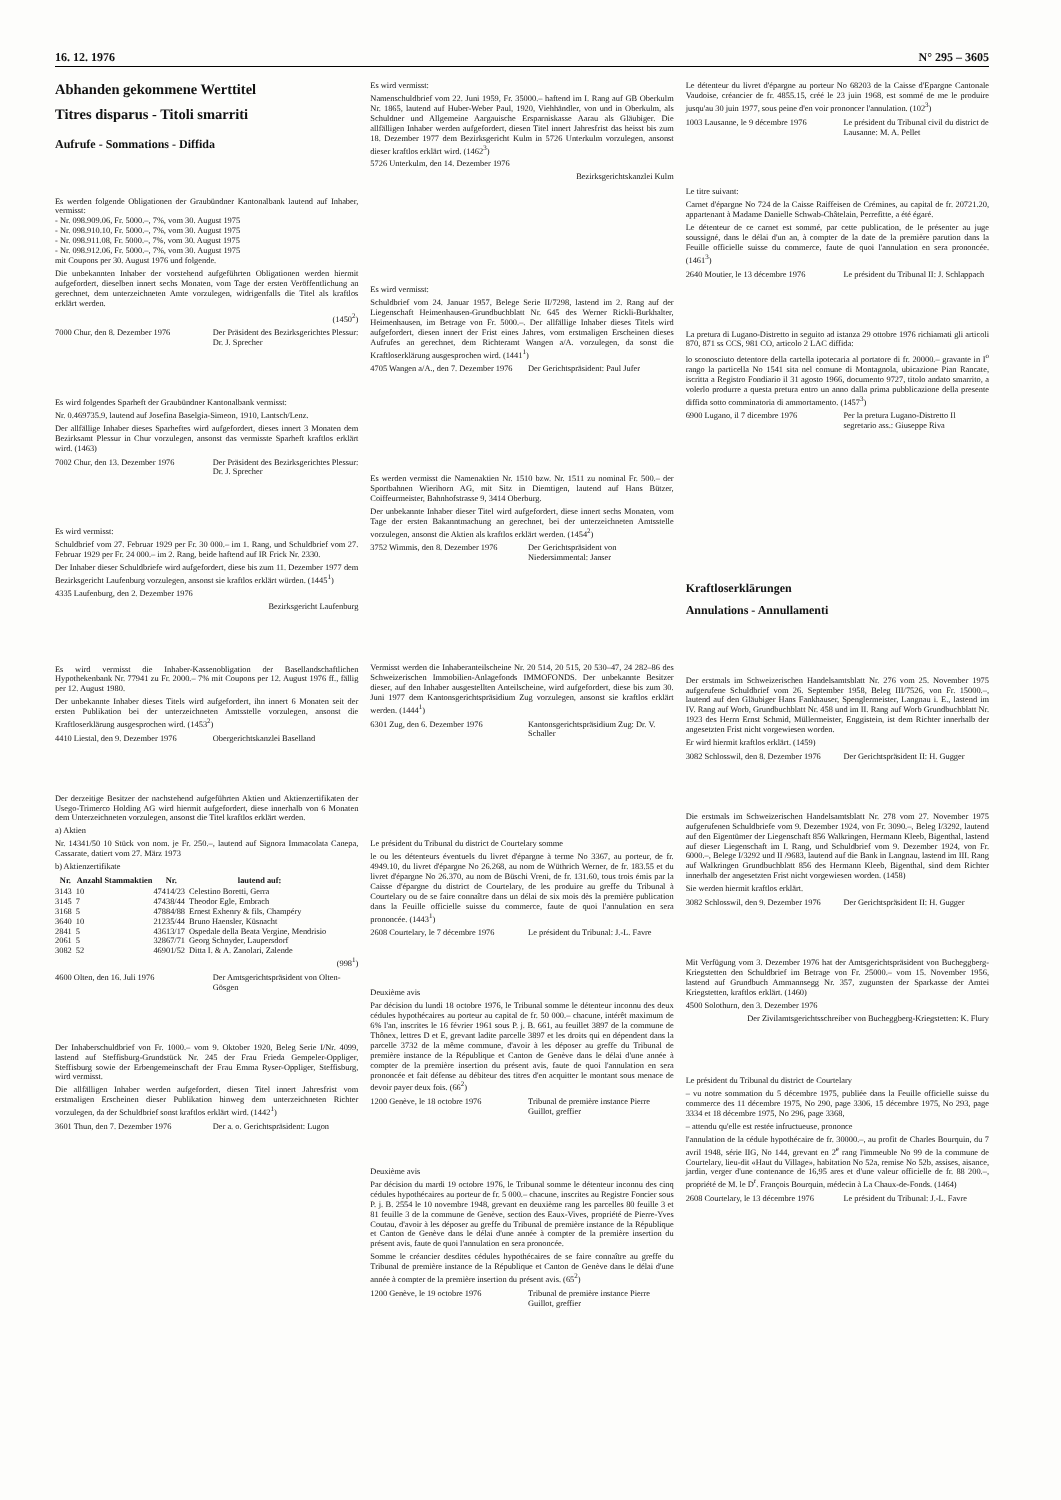16. 12. 1976 N° 295 – 3605
Abhanden gekommene Werttitel
Titres disparus - Titoli smarriti
Aufrufe - Sommations - Diffida
Es werden folgende Obligationen der Graubündner Kantonalbank lautend auf Inhaber, vermisst:
- Nr. 098.909.06, Fr. 5000.–, 7%, vom 30. August 1975
- Nr. 098.910.10, Fr. 5000.–, 7%, vom 30. August 1975
- Nr. 098.911.08, Fr. 5000.–, 7%, vom 30. August 1975
- Nr. 098.912.06, Fr. 5000.–, 7%, vom 30. August 1975
mit Coupons per 30. August 1976 und folgende.
Die unbekannten Inhaber der vorstehend aufgeführten Obligationen werden hiermit aufgefordert, dieselben innert sechs Monaten, vom Tage der ersten Veröffentlichung an gerechnet, dem unterzeichneten Amte vorzulegen, widrigenfalls die Titel als kraftlos erklärt werden.
(1450<sup>2</sup>)
7000 Chur, den 8. Dezember 1976
Der Präsident des Bezirksgerichtes Plessur: Dr. J. Sprecher
Es wird folgendes Sparheft der Graubündner Kantonalbank vermisst:
Nr. 0.469735.9, lautend auf Josefina Baselgia-Simeon, 1910, Lantsch/Lenz.
Der allfällige Inhaber dieses Sparheftes wird aufgefordert, dieses innert 3 Monaten dem Bezirksamt Plessur in Chur vorzulegen, ansonst das vermisste Sparheft kraftlos erklärt wird. (1463)
7002 Chur, den 13. Dezember 1976
Der Präsident des Bezirksgerichtes Plessur: Dr. J. Sprecher
Es wird vermisst:
Schuldbrief vom 27. Februar 1929 per Fr. 30 000.– im 1. Rang, und Schuldbrief vom 27. Februar 1929 per Fr. 24 000.– im 2. Rang, beide haftend auf IR Frick Nr. 2330.
Der Inhaber dieser Schuldbriefe wird aufgefordert, diese bis zum 11. Dezember 1977 dem Bezirksgericht Laufenburg vorzulegen, ansonst sie kraftlos erklärt würden. (1445<sup>1</sup>)
4335 Laufenburg, den 2. Dezember 1976
Bezirksgericht Laufenburg
Es wird vermisst die Inhaber-Kassenobligation der Basellandschaftlichen Hypothekenbank Nr. 77941 zu Fr. 2000.– 7% mit Coupons per 12. August 1976 ff., fällig per 12. August 1980.
Der unbekannte Inhaber dieses Titels wird aufgefordert, ihn innert 6 Monaten seit der ersten Publikation bei der unterzeichneten Amtsstelle vorzulegen, ansonst die Kraftloserklärung ausgesprochen wird. (1453<sup>2</sup>)
4410 Liestal, den 9. Dezember 1976
Obergerichtskanzlei Baselland
Der derzeitige Besitzer der nachstehend aufgeführten Aktien und Aktienzertifikaten der Usego-Trimerco Holding AG wird hiermit aufgefordert, diese innerhalb von 6 Monaten dem Unterzeichneten vorzulegen, ansonst die Titel kraftlos erklärt werden.
a) Aktien
Nr. 14341/50 10 Stück von nom. je Fr. 250.–, lautend auf Signora Immacolata Canepa, Cassarate, datiert vom 27. März 1973
b) Aktienzertifikate
| Nr. | Anzahl Stammaktien | Nr. | lautend auf: |
| --- | --- | --- | --- |
| 3143 | 10 | 47414/23 | Celestino Boretti, Gerra |
| 3145 | 7 | 47438/44 | Theodor Egle, Embrach |
| 3168 | 5 | 47884/88 | Ernest Exhenry & fils, Champéry |
| 3640 | 10 | 21235/44 | Bruno Haensler, Küsnacht |
| 2841 | 5 | 43613/17 | Ospedale della Beata Vergine, Mendrisio |
| 2061 | 5 | 32867/71 | Georg Schnyder, Laupersdorf |
| 3082 | 52 | 46901/52 | Ditta I. & A. Zanolari, Zalende |
(998<sup>1</sup>)
4600 Olten, den 16. Juli 1976 Der Amtsgerichtspräsident von Olten-Gösgen
Der Inhaberschuldbrief von Fr. 1000.– vom 9. Oktober 1920, Beleg Serie I/Nr. 4099, lastend auf Steffisburg-Grundstück Nr. 245 der Frau Frieda Gempeler-Oppliger, Steffisburg sowie der Erbengemeinschaft der Frau Emma Ryser-Oppliger, Steffisburg, wird vermisst.
Die allfälligen Inhaber werden aufgefordert, diesen Titel innert Jahresfrist vom erstmaligen Erscheinen dieser Publikation hinweg dem unterzeichneten Richter vorzulegen, da der Schuldbrief sonst kraftlos erklärt wird. (1442<sup>1</sup>)
3601 Thun, den 7. Dezember 1976
Der a. o. Gerichtspräsident: Lugon
Es wird vermisst:
Namenschuldbrief vom 22. Juni 1959, Fr. 35000.– haftend im I. Rang auf GB Oberkulm Nr. 1865, lautend auf Huber-Weber Paul, 1920, Viehhändler, von und in Oberkulm, als Schuldner und Allgemeine Aargauische Ersparniskasse Aarau als Gläubiger. Die allfälligen Inhaber werden aufgefordert, diesen Titel innert Jahresfrist das heisst bis zum 18. Dezember 1977 dem Bezirksgericht Kulm in 5726 Unterkulm vorzulegen, ansonst dieser kraftlos erklärt wird. (1462<sup>3</sup>)
5726 Unterkulm, den 14. Dezember 1976
Bezirksgerichtskanzlei Kulm
Es wird vermisst:
Schuldbrief vom 24. Januar 1957, Belege Serie II/7298, lastend im 2. Rang auf der Liegenschaft Heimenhausen-Grundbuchblatt Nr. 645 des Werner Rickli-Burkhalter, Heimenhausen, im Betrage von Fr. 5000.–. Der allfällige Inhaber dieses Titels wird aufgefordert, diesen innert der Frist eines Jahres, vom erstmaligen Erscheinen dieses Aufrufes an gerechnet, dem Richteramt Wangen a/A. vorzulegen, da sonst die Kraftloserklärung ausgesprochen wird. (1441<sup>1</sup>)
4705 Wangen a/A., den 7. Dezember 1976
Der Gerichtspräsident: Paul Jufer
Es werden vermisst die Namenaktien Nr. 1510 bzw. Nr. 1511 zu nominal Fr. 500.– der Sportbahnen Wierihorn AG, mit Sitz in Diemtigen, lautend auf Hans Bützer, Coiffeurmeister, Bahnhofstrasse 9, 3414 Oberburg.
Der unbekannte Inhaber dieser Titel wird aufgefordert, diese innert sechs Monaten, vom Tage der ersten Bakanntmachung an gerechnet, bei der unterzeichneten Amtsstelle vorzulegen, ansonst die Aktien als kraftlos erklärt werden. (1454<sup>2</sup>)
3752 Wimmis, den 8. Dezember 1976
Der Gerichtspräsident von Niedersimmental: Janser
Vermisst werden die Inhaberanteilscheine Nr. 20 514, 20 515, 20 530–47, 24 282–86 des Schweizerischen Immobilien-Anlagefonds IMMOFONDS. Der unbekannte Besitzer dieser, auf den Inhaber ausgestellten Anteilscheine, wird aufgefordert, diese bis zum 30. Juni 1977 dem Kantonsgerichtspräsidium Zug vorzulegen, ansonst sie kraftlos erklärt werden. (1444<sup>1</sup>)
6301 Zug, den 6. Dezember 1976 Kantonsgerichtspräsidium Zug: Dr. V. Schaller
Le président du Tribunal du district de Courtelary somme
le ou les détenteurs éventuels du livret d'épargne à terme No 3367, au porteur, de fr. 4949.10, du livret d'épargne No 26.268, au nom de Wüthrich Werner, de fr. 183.55 et du livret d'épargne No 26.370, au nom de Büschi Vreni, de fr. 131.60, tous trois émis par la Caisse d'épargne du district de Courtelary, de les produire au greffe du Tribunal à Courtelary ou de se faire connaître dans un délai de six mois dès la première publication dans la Feuille officielle suisse du commerce, faute de quoi l'annulation en sera prononcée. (1443<sup>1</sup>)
2608 Courtelary, le 7 décembre 1976
Le président du Tribunal: J.-L. Favre
Deuxième avis
Par décision du lundi 18 octobre 1976, le Tribunal somme le détenteur inconnu des deux cédules hypothécaires au porteur au capital de fr. 50 000.– chacune, intérêt maximum de 6% l'an, inscrites le 16 février 1961 sous P. j. B. 661, au feuillet 3897 de la commune de Thônex, lettres D et E, grevant ladite parcelle 3897 et les droits qui en dépendent dans la parcelle 3732 de la même commune, d'avoir à les déposer au greffe du Tribunal de première instance de la République et Canton de Genève dans le délai d'une année à compter de la première insertion du présent avis, faute de quoi l'annulation en sera prononcée et fait défense au débiteur des titres d'en acquitter le montant sous menace de devoir payer deux fois. (66<sup>2</sup>)
1200 Genève, le 18 octobre 1976
Tribunal de première instance Pierre Guillot, greffier
Deuxième avis
Par décision du mardi 19 octobre 1976, le Tribunal somme le détenteur inconnu des cinq cédules hypothécaires au porteur de fr. 5 000.– chacune, inscrites au Registre Foncier sous P. j. B. 2554 le 10 novembre 1948, grevant en deuxième rang les parcelles 80 feuille 3 et 81 feuille 3 de la commune de Genève, section des Eaux-Vives, propriété de Pierre-Yves Coutau, d'avoir à les déposer au greffe du Tribunal de première instance de la République et Canton de Genève dans le délai d'une année à compter de la première insertion du présent avis, faute de quoi l'annulation en sera prononcée.
Somme le créancier desdites cédules hypothécaires de se faire connaître au greffe du Tribunal de première instance de la République et Canton de Genève dans le délai d'une année à compter de la première insertion du présent avis. (65<sup>2</sup>)
1200 Genève, le 19 octobre 1976
Tribunal de première instance Pierre Guillot, greffier
Le détenteur du livret d'épargne au porteur No 68203 de la Caisse d'Epargne Cantonale Vaudoise, créancier de fr. 4855.15, créé le 23 juin 1968, est sommé de me le produire jusqu'au 30 juin 1977, sous peine d'en voir prononcer l'annulation. (102<sup>3</sup>)
1003 Lausanne, le 9 décembre 1976
Le président du Tribunal civil du district de Lausanne: M. A. Pellet
Le titre suivant:
Carnet d'épargne No 724 de la Caisse Raiffeisen de Crémines, au capital de fr. 20721.20, appartenant à Madame Danielle Schwab-Châtelain, Perrefitte, a été égaré.
Le détenteur de ce carnet est sommé, par cette publication, de le présenter au juge soussigné, dans le délai d'un an, à compter de la date de la première parution dans la Feuille officielle suisse du commerce, faute de quoi l'annulation en sera prononcée. (1461<sup>3</sup>)
2640 Moutier, le 13 décembre 1976
Le président du Tribunal II: J. Schlappach
La pretura di Lugano-Distretto in seguito ad istanza 29 ottobre 1976 richiamati gli articoli 870, 871 ss CCS, 981 CO, articolo 2 LAC diffida:
lo sconosciuto detentore della cartella ipotecaria al portatore di fr. 20000.– gravante in I<sup>o</sup> rango la particella No 1541 sita nel comune di Montagnola, ubicazione Pian Rancate, iscritta a Registro Fondiario il 31 agosto 1966, documento 9727, titolo andato smarrito, a volerlo produrre a questa pretura entro un anno dalla prima pubblicazione della presente diffida sotto comminatoria di ammortamento. (1457<sup>3</sup>)
6900 Lugano, il 7 dicembre 1976
Per la pretura Lugano-Distretto Il segretario ass.: Giuseppe Riva
Kraftloserklärungen
Annulations - Annullamenti
Der erstmals im Schweizerischen Handelsamtsblatt Nr. 276 vom 25. November 1975 aufgerufene Schuldbrief vom 26. September 1958, Beleg III/7526, von Fr. 15000.–, lautend auf den Gläubiger Hans Fankhauser, Spenglermeister, Langnau i. E., lastend im IV. Rang auf Worb, Grundbuchblatt Nr. 458 und im II. Rang auf Worb Grundbuchblatt Nr. 1923 des Herrn Ernst Schmid, Müllermeister, Enggistein, ist dem Richter innerhalb der angesetzten Frist nicht vorgewiesen worden.
Er wird hiermit kraftlos erklärt. (1459)
3082 Schlosswil, den 8. Dezember 1976
Der Gerichtspräsident II: H. Gugger
Die erstmals im Schweizerischen Handelsamtsblatt Nr. 278 vom 27. November 1975 aufgerufenen Schuldbriefe vom 9. Dezember 1924, von Fr. 3090.–, Beleg I/3292, lautend auf den Eigentümer der Liegenschaft 856 Walkringen, Hermann Kleeb, Bigenthal, lastend auf dieser Liegenschaft im I. Rang, und Schuldbrief vom 9. Dezember 1924, von Fr. 6000.–, Belege I/3292 und II /9683, lautend auf die Bank in Langnau, lastend im III. Rang auf Walkringen Grundbuchblatt 856 des Hermann Kleeb, Bigenthal, sind dem Richter innerhalb der angesetzten Frist nicht vorgewiesen worden. (1458)
Sie werden hiermit kraftlos erklärt.
3082 Schlosswil, den 9. Dezember 1976
Der Gerichtspräsident II: H. Gugger
Mit Verfügung vom 3. Dezember 1976 hat der Amtsgerichtspräsident von Bucheggberg-Kriegstetten den Schuldbrief im Betrage von Fr. 25000.– vom 15. November 1956, lastend auf Grundbuch Ammannsegg Nr. 357, zugunsten der Sparkasse der Amtei Kriegstetten, kraftlos erklärt. (1460)
4500 Solothurn, den 3. Dezember 1976
Der Zivilamtsgerichtsschreiber von Bucheggberg-Kriegstetten: K. Flury
Le président du Tribunal du district de Courtelary
– vu notre sommation du 5 décembre 1975, publiée dans la Feuille officielle suisse du commerce des 11 décembre 1975, No 290, page 3306, 15 décembre 1975, No 293, page 3334 et 18 décembre 1975, No 296, page 3368,
– attendu qu'elle est restée infructueuse, prononce
l'annulation de la cédule hypothécaire de fr. 30000.–, au profit de Charles Bourquin, du 7 avril 1948, série IIG, No 144, grevant en 2<sup>e</sup> rang l'immeuble No 99 de la commune de Courtelary, lieu-dit «Haut du Village», habitation No 52a, remise No 52b, assises, aisance, jardin, verger d'une contenance de 16,95 ares et d'une valeur officielle de fr. 88 200.–, propriété de M. le D<sup>r</sup>. François Bourquin, médecin à La Chaux-de-Fonds. (1464)
2608 Courtelary, le 13 décembre 1976
Le président du Tribunal: J.-L. Favre